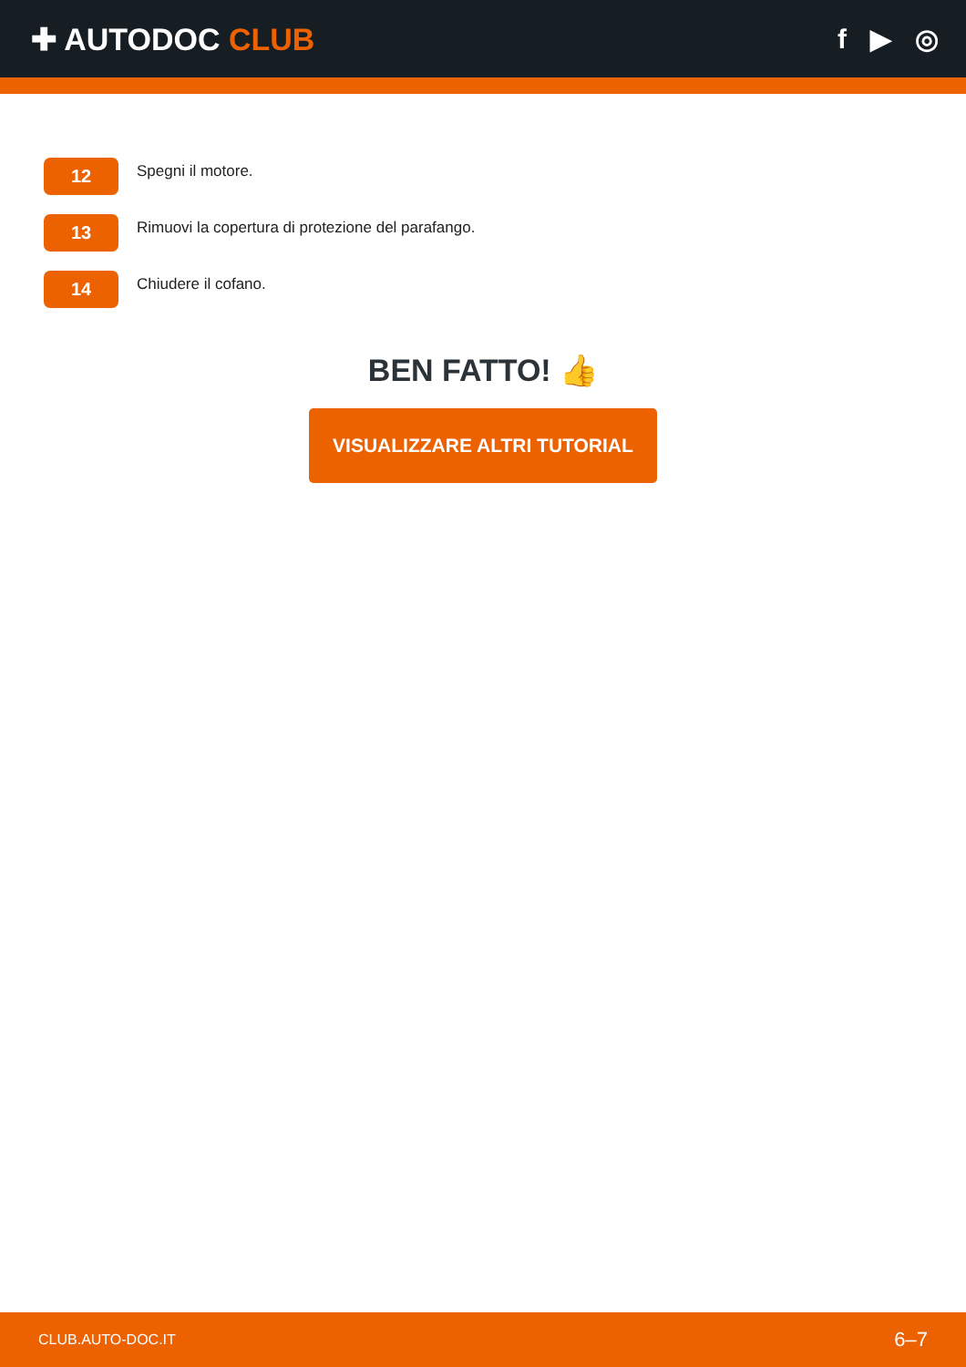✚ AUTODOC CLUB f ▶ ◎
12
Spegni il motore.
13
Rimuovi la copertura di protezione del parafango.
14
Chiudere il cofano.
BEN FATTO! 👍
VISUALIZZARE ALTRI TUTORIAL
CLUB.AUTO-DOC.IT 6–7